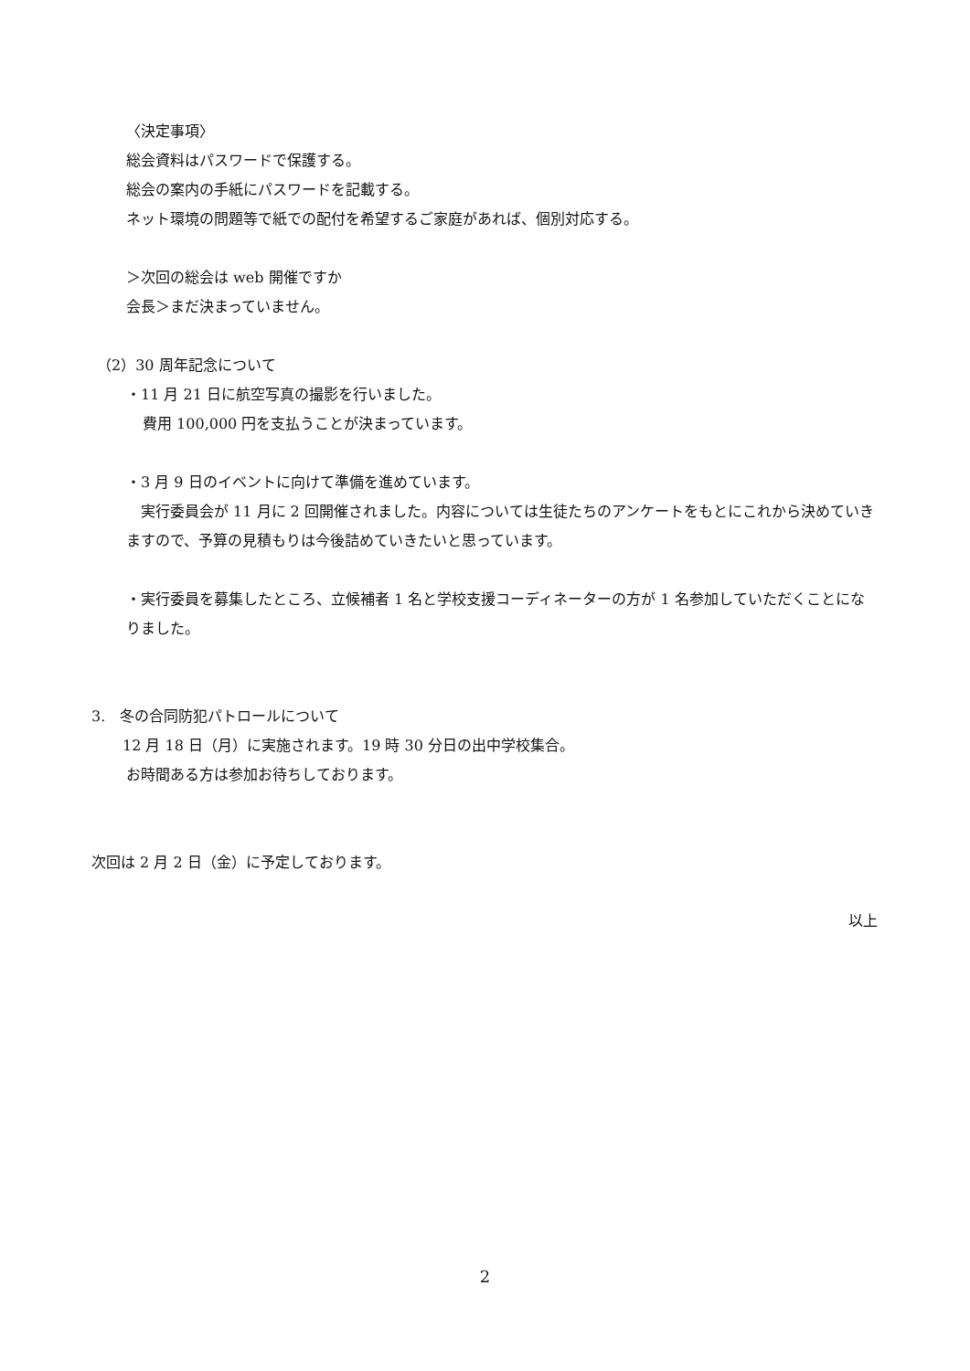〈決定事項〉
総会資料はパスワードで保護する。
総会の案内の手紙にパスワードを記載する。
ネット環境の問題等で紙での配付を希望するご家庭があれば、個別対応する。
＞次回の総会は web 開催ですか
会長＞まだ決まっていません。
（2）30 周年記念について
・11 月 21 日に航空写真の撮影を行いました。
費用 100,000 円を支払うことが決まっています。
・3 月 9 日のイベントに向けて準備を進めています。
　実行委員会が 11 月に 2 回開催されました。内容については生徒たちのアンケートをもとにこれから決めていきますので、予算の見積もりは今後詰めていきたいと思っています。
・実行委員を募集したところ、立候補者 1 名と学校支援コーディネーターの方が 1 名参加していただくことになりました。
3.　冬の合同防犯パトロールについて
12 月 18 日（月）に実施されます。19 時 30 分日の出中学校集合。
お時間ある方は参加お待ちしております。
次回は 2 月 2 日（金）に予定しております。
以上
2